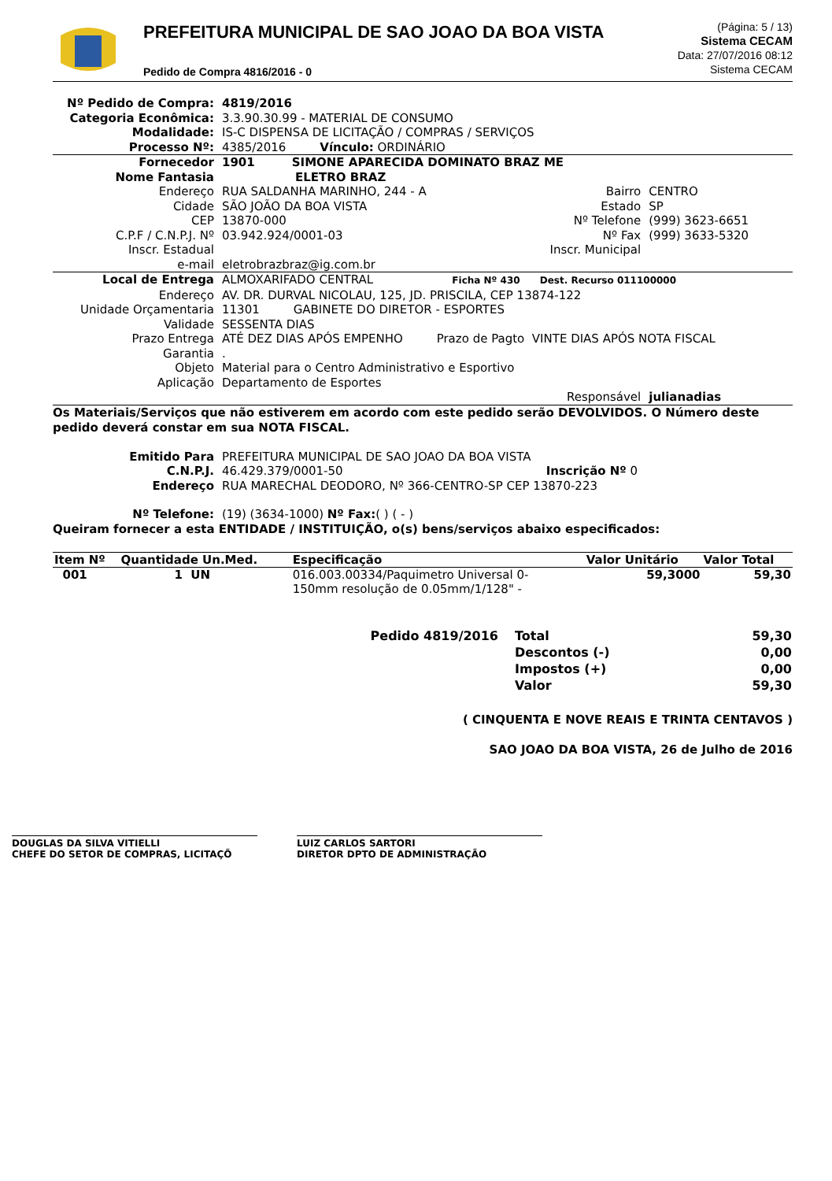PREFEITURA MUNICIPAL DE SAO JOAO DA BOA VISTA
Pedido de Compra 4816/2016 - 0
(Página: 5 / 13)
Sistema CECAM
Data: 27/07/2016 08:12
Sistema CECAM
| Nº Pedido de Compra: | 4819/2016 | | |
| Categoria Econômica: | 3.3.90.30.99 - MATERIAL DE CONSUMO | | |
| Modalidade: | IS-C DISPENSA DE LICITAÇÃO / COMPRAS / SERVIÇOS | | |
| Processo Nº: | 4385/2016 Vínculo: ORDINÁRIO | | |
| Fornecedor | 1901 SIMONE APARECIDA DOMINATO BRAZ ME | | |
| Nome Fantasia | ELETRO BRAZ | | |
| Endereço | RUA SALDANHA MARINHO, 244 - A | Bairro | CENTRO |
| Cidade | SÃO JOÃO DA BOA VISTA | Estado | SP |
| CEP | 13870-000 | Nº Telefone | (999) 3623-6651 |
| C.P.F / C.N.P.J. Nº | 03.942.924/0001-03 | Nº Fax | (999) 3633-5320 |
| Inscr. Estadual | | Inscr. Municipal | |
| e-mail | eletrobrazbraz@ig.com.br | | |
| Local de Entrega | ALMOXARIFADO CENTRAL Ficha Nº 430 Dest. Recurso 011100000 | | |
| Endereço | AV. DR. DURVAL NICOLAU, 125, JD. PRISCILA, CEP 13874-122 | | |
| Unidade Orçamentaria | 11301 GABINETE DO DIRETOR - ESPORTES | | |
| Validade | SESSENTA DIAS | | |
| Prazo Entrega | ATÉ DEZ DIAS APÓS EMPENHO Prazo de Pagto VINTE DIAS APÓS NOTA FISCAL | | |
| Garantia | . | | |
| Objeto | Material para o Centro Administrativo e Esportivo | | |
| Aplicação | Departamento de Esportes | | |
| | | Responsável | julianadias |
Os Materiais/Serviços que não estiverem em acordo com este pedido serão DEVOLVIDOS. O Número deste pedido deverá constar em sua NOTA FISCAL.
| Emitido Para | PREFEITURA MUNICIPAL DE SAO JOAO DA BOA VISTA | |
| C.N.P.J. | 46.429.379/0001-50 | Inscrição Nº 0 |
| Endereço | RUA MARECHAL DEODORO, Nº 366-CENTRO-SP CEP 13870-223 | |
| Nº Telefone: | (19) (3634-1000) Nº Fax: ( ) ( - ) | |
Queiram fornecer a esta ENTIDADE / INSTITUIÇÃO, o(s) bens/serviços abaixo especificados:
| Item Nº | Quantidade Un.Med. | Especificação | Valor Unitário | Valor Total |
| --- | --- | --- | --- | --- |
| 001 | 1 UN | 016.003.00334/Paquimetro Universal 0- 150mm resolução de 0.05mm/1/128" - | 59,3000 | 59,30 |
| Pedido 4819/2016 | Total | 59,30 |
| | Descontos (-) | 0,00 |
| | Impostos (+) | 0,00 |
| | Valor | 59,30 |
( CINQUENTA E NOVE REAIS E TRINTA CENTAVOS )
SAO JOAO DA BOA VISTA, 26 de Julho de 2016
DOUGLAS DA SILVA VITIELLI
CHEFE DO SETOR DE COMPRAS, LICITAÇÕ
LUIZ CARLOS SARTORI
DIRETOR DPTO DE ADMINISTRAÇÃO